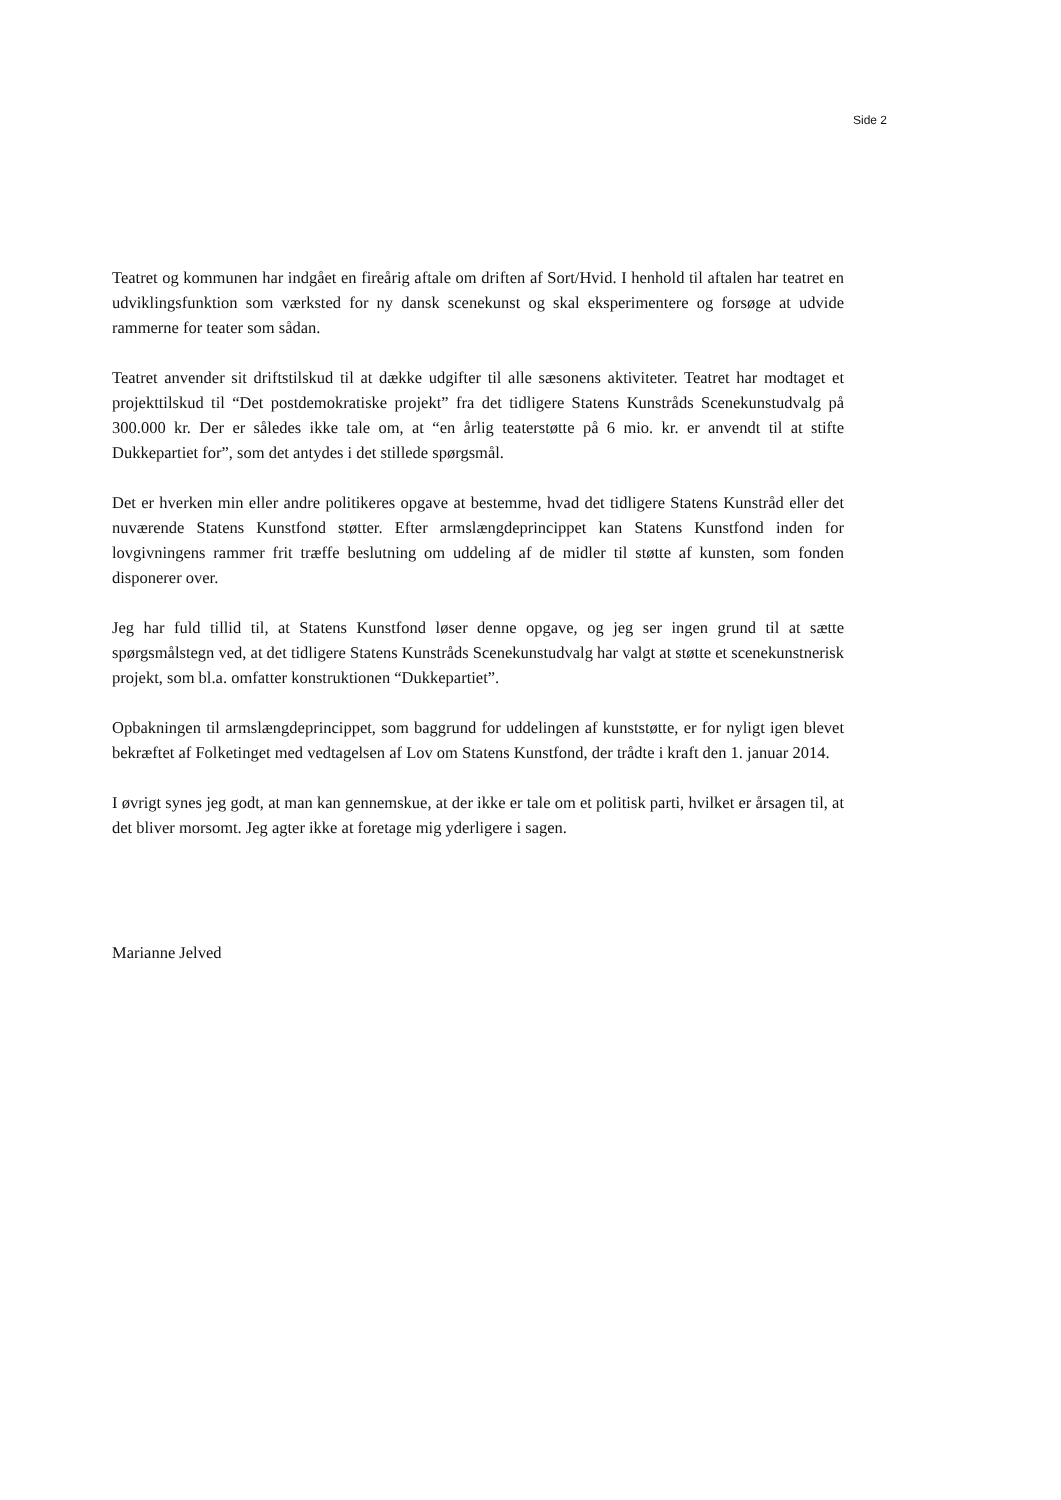Side 2
Teatret og kommunen har indgået en fireårig aftale om driften af Sort/Hvid. I henhold til aftalen har teatret en udviklingsfunktion som værksted for ny dansk scenekunst og skal eksperimentere og forsøge at udvide rammerne for teater som sådan.
Teatret anvender sit driftstilskud til at dække udgifter til alle sæsonens aktiviteter. Teatret har modtaget et projekttilskud til “Det postdemokratiske projekt” fra det tidligere Statens Kunstråds Scenekunstudvalg på 300.000 kr. Der er således ikke tale om, at “en årlig teaterstøtte på 6 mio. kr. er anvendt til at stifte Dukkepartiet for”, som det antydes i det stillede spørgsmål.
Det er hverken min eller andre politikeres opgave at bestemme, hvad det tidligere Statens Kunstråd eller det nuværende Statens Kunstfond støtter. Efter armslængdeprincippet kan Statens Kunstfond inden for lovgivningens rammer frit træffe beslutning om uddeling af de midler til støtte af kunsten, som fonden disponerer over.
Jeg har fuld tillid til, at Statens Kunstfond løser denne opgave, og jeg ser ingen grund til at sætte spørgsmålstegn ved, at det tidligere Statens Kunstråds Scenekunstudvalg har valgt at støtte et scenekunstnerisk projekt, som bl.a. omfatter konstruktionen “Dukkepartiet”.
Opbakningen til armslængdeprincippet, som baggrund for uddelingen af kunststøtte, er for nyligt igen blevet bekræftet af Folketinget med vedtagelsen af Lov om Statens Kunstfond, der trådte i kraft den 1. januar 2014.
I øvrigt synes jeg godt, at man kan gennemskue, at der ikke er tale om et politisk parti, hvilket er årsagen til, at det bliver morsomt. Jeg agter ikke at foretage mig yderligere i sagen.
Marianne Jelved